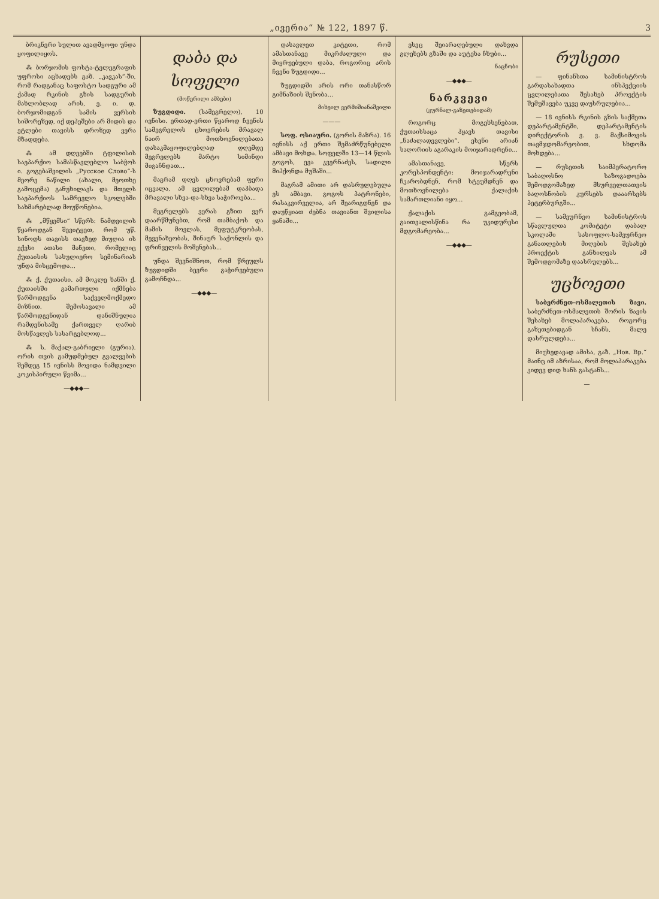„ივერია“ № 122, 1897 წ. 3
ბრიკნერი სულით ავადმყოფი უნდა ყოფილიყოს.
⁂ ბორჯომის ფოსტა-ტელეგრაფის უფროსი აცხადებს გაზ. „კავკას“-ში, რომ რადგანაც საფოსტო სადგური ამ ქამად რკინის გზის სადგურის მახლობლად არის, ე. ი. დ. ბორჯომიდგან სამის ვერსის სიშორეზედ, იქ დეპეშები არ მიდის და ეტლები თავისს დროზედ ვერა მზადდება.
⁂ ამ დღეებში ტფილისის საეპარქიო სამასწავლებლო საბჭოს ი. გოგებაშვილის „Русское Слово“-ს მეორე ნაწილი (ახალი, მეოთხე გამოცემა) განუხილავს და მთელს საეპარქიოს სამრევლო სკოლებში სახმარებლად მოუწონებია.
⁂ „მწყემსი“ სწერს: ნამდვილის წყაროდგან შევიტყეთ, რომ უწ. სინოდს თავისს თავზედ მიუღია ის ექვსი ათასი მანეთი, რომელიც ქუთაისის სასულიერო სემინარიას უნდა მისცემოდა...
⁂ ქ. ქუთაისი. ამ მოკლე ხანში ქ. ქუთაისში გამართული იქმნება წარმოდგენა საქველმოქმედო მიზნით. შემოსავალი ამ წარმოდგენიდან დანიშნულია რამდენისამე ქართველ ღარიბ მოსწავლეს სასარგებლოდ...
⁂ ს. მაქალ-გაბრიელი (გურია). ორის თვის გამუდმებულ გვალვების შემდეგ 15 ივნისს მოვიდა ნამდვილი კოკისპირული წვიმა...
—◆◆◆—
დაბა და სოფელი
(მოწერილი ამბები)
ზუგდიდი. (სამეგრელო), 10 ივნისი. ერთად-ერთი წყაროდ ჩვენის სამეგრელოს ცხოვრების მრავალ ნაირ მოთხოვნილებათა დასაკმაყოფილებლად დღემდე მეგრელებს მარტო სიმინდი მიგაჩნდათ...
მაგრამ დღეს ცხოვრებამ ფერი იცვალა, ამ ცვლილებამ დაჰბადა მრავალი სხვა-და-სხვა საჭიროება...
მეგრელებს ვერას გზით ვერ დაარწმუნებთ, რომ თამბაქოს და მამის მოვლას, მეფუტკრეობას, მევენახეობას, შინაურ საქონლის და ფრინველის მოშენებას...
უნდა შევნიშნოთ, რომ წრეულს ზუგდიდში ბევრი გაჭირვებული გამოჩნდა...
—◆◆◆—
დასავლეთ კიტეთი, რომ ამასთანავე მიკრძალული და მიყრუებული დაბა, როგორიც არის ჩვენი ზუგდიდი...
ზუგდიდში არის ორი თანასწორ გიმნაზიის შენობა...
მიხეილ ვერმიშიანაშვილი
———
სოფ. ოსიაური. (გორის მაზრა). 16 ივნისს აქ ერთი შემაძრწუნებელი ამბავი მოხდა. სოფელში 13—14 წლის გოგოს, ევა კვერნაძეს, სადილი მიჰქონდა მუშაში...
მაგრამ ამითი არ დასრულებულა ეს ამბავი. გოგოს პატრონები, რასაკვირველია, არ შეარიგდნენ და დაუწყიათ ძებნა თავიანთ შვილისა ყანაში...
ესეც შეიარაღებული დახვდა გლეხებს გზაში და აუტეხა ჩხუბი...
ნაცნობი
—◆◆◆—
ნარკვევი
(ჟურნალ-გაზეთებიდამ)
როგორც მოგეხსენებათ, ქუთაისსაცა ჰყავს თავისი „ნაძალადევლები“. ესენი არიან საღორიის აგარაკის მოიჯარადრენი...
ამასთანავე, სწერს კორესპონდენტი: მოიჯარადრენი ჩკარობდნენ, რომ სტეუმდნენ და მოთხოვნილება ქალაქის სამართლიანი იყო...
ქალაქის გამგეობამ, გაითვალისწინა რა უკიდურესი მდგომარეობა...
—◆◆◆—
რუსეთი
— ფინანსთა სამინისტროს გარდასახადთა ინსპექციის ცვლილებათა შესახებ პროექტის შემუშავება უკვე დაუსრულებია...
— 18 ივნისს რკინის გზის საქმეთა დეპარტამენტში, დეპარტამენტის დირექტორის ვ. ვ. მაქსიმოვის თავმჯდომარეობით, სხდომა მოხდება...
— რუსეთის საიმპერატორო საბაღოსნო საზოგადოება შემოდგომაზედ მსურველთათვის ბაღოსნობის კურსებს დააარსებს პეტერბურგში...
— სამეურნეო სამინისტროს სწავლულთა კომიტეტი დაბალ სკოლაში სასოფლო-სამეურნეო განათლების მიღების შესახებ პროექტის განხილვას ამ შემოდგომაზე დაასრულებს...
უცხოეთი
საბერძნეთ-ოსმალეთის ზავი. საბერძნეთ-ოსმალეთის შორის ზავის შესახებ მოლაპარაკება, როგორც გაზეთებიდგან სჩანს, მალე დასრულდება...
მიუხედავად ამისა, გაზ. „Нов. Вр.“ მაინც იმ აზრისაა, რომ მოლაპარაკება კიდევ დიდ ხანს გასტანს...
—